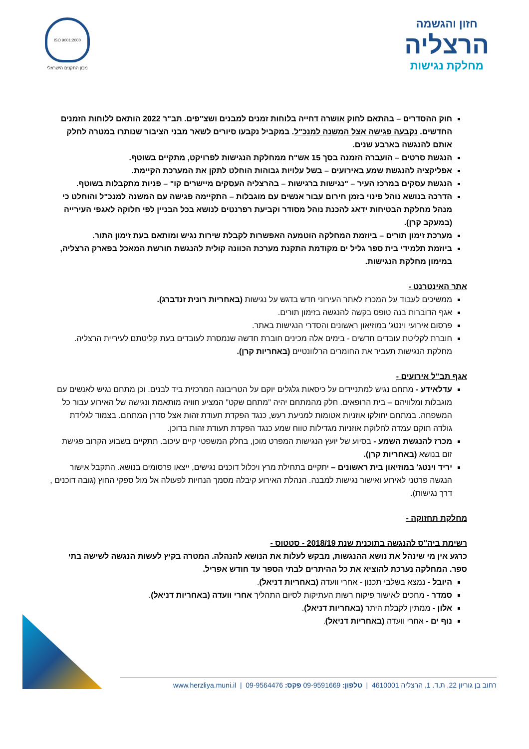חזון והגשמה
הרצליה
מחלקת נגישות
ISO 9001:2000
מכון התקנים הישראלי
חוק ההסדרים – בהתאם לחוק אושרה דחייה בלוחות זמנים למבנים ושצ"פים. תב"ר 2022 הותאם ללוחות הזמנים החדשים. נקבעה פגישה אצל המשנה למנכ"ל. במקביל נקבעו סיורים לשאר מבני הציבור שנותרו במטרה לחלק אותם להנגשה בארבע שנים.
הנגשת סרטים – הועברה הזמנה בסך 15 אש"ח ממחלקת הנגישות לפרויקט, מתקיים בשוטף.
אפליקציה להנגשת שמע באירועים – בשל עלויות גבוהות הוחלט לתקן את המערכת הקיימת.
הנגשת עסקים במרכז העיר – "נגישות ברגישות – בהרצליה העסקים מיישרים קו" – פניות מתקבלות בשוטף.
הדרכה בנושא נוהל פינוי בזמן חירום עבור אנשים עם מוגבלות – התקיימה פגישה עם המשנה למנכ"ל והוחלט כי מנהל מחלקת הבטיחות ידאג להכנת נוהל מסודר וקביעת רפרנטים לנושא בכל הבניין לפי חלוקה לאגפי העירייה (במעקב קרן).
מערכת זימון תורים – ביוזמת המחלקה הוטמעה האפשרות לקבלת שירות נגיש ומותאם בעת זימון התור.
ביוזמת תלמידי בית ספר גליל ים מקודמת התקנת מערכת הכוונה קולית להנגשת חורשת המאכל בפארק הרצליה, במימון מחלקת הנגישות.
אתר האינטרנט -
ממשיכים לעבוד על המכרז לאתר העירוני חדש בדגש על נגישות (באחריות רונית זנדברג).
אגף הדוברות בנה טופס בקשה להנגשה בזימון תורים.
פרסום אירועי וינטג' במוזיאון ראשונים והסדרי הנגישות באתר.
חוברת לקליטת עובדים חדשים - בימים אלה מכינים חוברת חדשה שנמסרת לעובדים בעת קליטתם לעיריית הרצליה. מחלקת הנגישות תעביר את החומרים הרלוונטיים (באחריות קרן).
אגף תב"ל אירועים -
עדלאידע - מתחם נגיש למתניידים על כיסאות גלגלים יוקם על הטריבונה המרכזית ביד לבנים. וכן מתחם נגיש לאנשים עם מוגבלות ומלוויהם – בית הרופאים. חלק מהמתחם יהיה "מתחם שקט" המציע חוויה מותאמת ונגישה של האירוע עבור כל המשפחה. במתחם יחולקו אוזניות אטומות למניעת רעש, כנגד הפקדת תעודת זהות אצל סדרן המתחם. בצמוד לגלידת גולדה תוקם עמדה לחלוקת אוזניות מגדילות טווח שמע כנגד הפקדת תעודת זהות בדוכן.
מכרז להנגשת השמע - בסיוע של יועץ הנגישות המפרט מוכן, בחלק המשפטי קיים עיכוב. תתקיים בשבוע הקרוב פגישת זום בנושא (באחריות קרן).
יריד וינטג' במוזיאון בית ראשונים – יתקיים בתחילת מרץ ויכלול דוכנים נגישים, ייצאו פרסומים בנושא. התקבל אישור הנגשה פרטני לאירוע ואישור נגישות למבנה. הנהלת האירוע קיבלה מסמך הנחיות לפעולה אל מול ספקי החוץ (גובה דוכנים , דרך נגישות).
מחלקת תחזוקה -
רשימת ביה"ס להנגשה בתוכנית שנת 2018/19 - סטטוס -
כרגע אין מי שינהל את נושא ההנגשות, מבקש לעלות את הנושא להנהלה. המטרה בקיץ לעשות הנגשה לשישה בתי ספר. המחלקה נערכת להוציא את כל ההיתרים לבתי הספר עד חודש אפריל.
היובל - נמצא בשלבי תכנון - אחרי וועדה (באחריות דניאל).
סמדר - מחכים לאישור פיקוח רשות העתיקות לסיום התהליך אחרי וועדה (באחריות דניאל).
אלון - ממתין לקבלת היתר (באחריות דניאל).
נוף ים - אחרי וועדה (באחריות דניאל).
רחוב בן גוריון 22, ת.ד. 1, הרצליה 4610001 | טלפון: 09-9591669 פקס: 09-9564476 | www.herzliya.muni.il